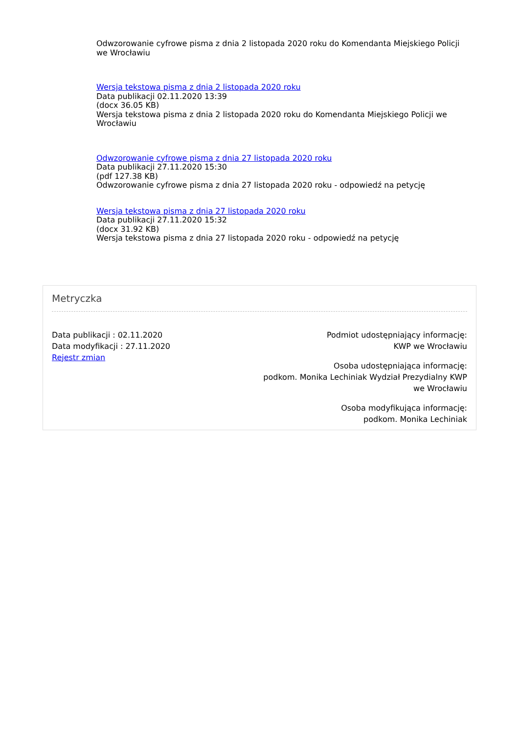Odwzorowanie cyfrowe pisma z dnia 2 listopada 2020 roku do Komendanta Miejskiego Policji we Wrocławiu
Wersja tekstowa pisma z dnia 2 listopada 2020 roku
Data publikacji 02.11.2020 13:39
(docx 36.05 KB)
Wersja tekstowa pisma z dnia 2 listopada 2020 roku do Komendanta Miejskiego Policji we Wrocławiu
Odwzorowanie cyfrowe pisma z dnia 27 listopada 2020 roku
Data publikacji 27.11.2020 15:30
(pdf 127.38 KB)
Odwzorowanie cyfrowe pisma z dnia 27 listopada 2020 roku - odpowiedź na petycję
Wersja tekstowa pisma z dnia 27 listopada 2020 roku
Data publikacji 27.11.2020 15:32
(docx 31.92 KB)
Wersja tekstowa pisma z dnia 27 listopada 2020 roku - odpowiedź na petycję
Metryczka
Data publikacji : 02.11.2020
Data modyfikacji : 27.11.2020
Rejestr zmian
Podmiot udostępniający informację:
KWP we Wrocławiu
Osoba udostępniająca informację:
podkom. Monika Lechiniak Wydział Prezydialny KWP we Wrocławiu
Osoba modyfikująca informację:
podkom. Monika Lechiniak